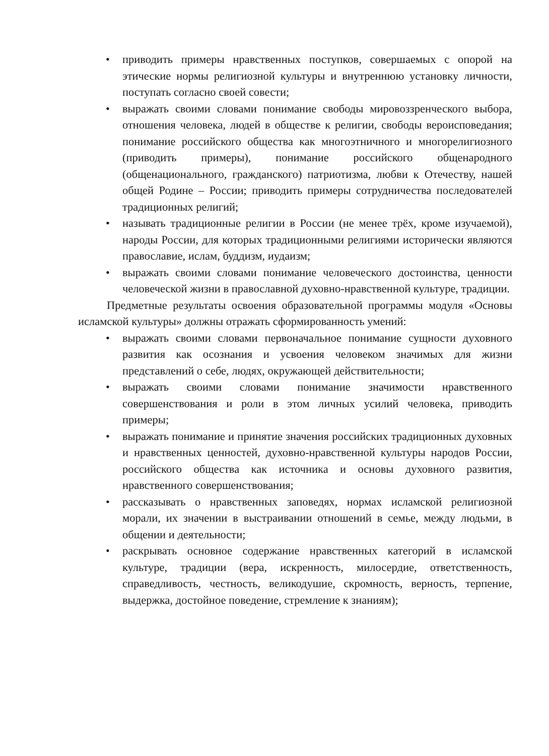• приводить примеры нравственных поступков, совершаемых с опорой на этические нормы религиозной культуры и внутреннюю установку личности, поступать согласно своей совести;
• выражать своими словами понимание свободы мировоззренческого выбора, отношения человека, людей в обществе к религии, свободы вероисповедания; понимание российского общества как многоэтничного и многорелигиозного (приводить примеры), понимание российского общенародного (общенационального, гражданского) патриотизма, любви к Отечеству, нашей общей Родине – России; приводить примеры сотрудничества последователей традиционных религий;
• называть традиционные религии в России (не менее трёх, кроме изучаемой), народы России, для которых традиционными религиями исторически являются православие, ислам, буддизм, иудаизм;
• выражать своими словами понимание человеческого достоинства, ценности человеческой жизни в православной духовно-нравственной культуре, традиции.
Предметные результаты освоения образовательной программы модуля «Основы исламской культуры» должны отражать сформированность умений:
• выражать своими словами первоначальное понимание сущности духовного развития как осознания и усвоения человеком значимых для жизни представлений о себе, людях, окружающей действительности;
• выражать своими словами понимание значимости нравственного совершенствования и роли в этом личных усилий человека, приводить примеры;
• выражать понимание и принятие значения российских традиционных духовных и нравственных ценностей, духовно-нравственной культуры народов России, российского общества как источника и основы духовного развития, нравственного совершенствования;
• рассказывать о нравственных заповедях, нормах исламской религиозной морали, их значении в выстраивании отношений в семье, между людьми, в общении и деятельности;
• раскрывать основное содержание нравственных категорий в исламской культуре, традиции (вера, искренность, милосердие, ответственность, справедливость, честность, великодушие, скромность, верность, терпение, выдержка, достойное поведение, стремление к знаниям);